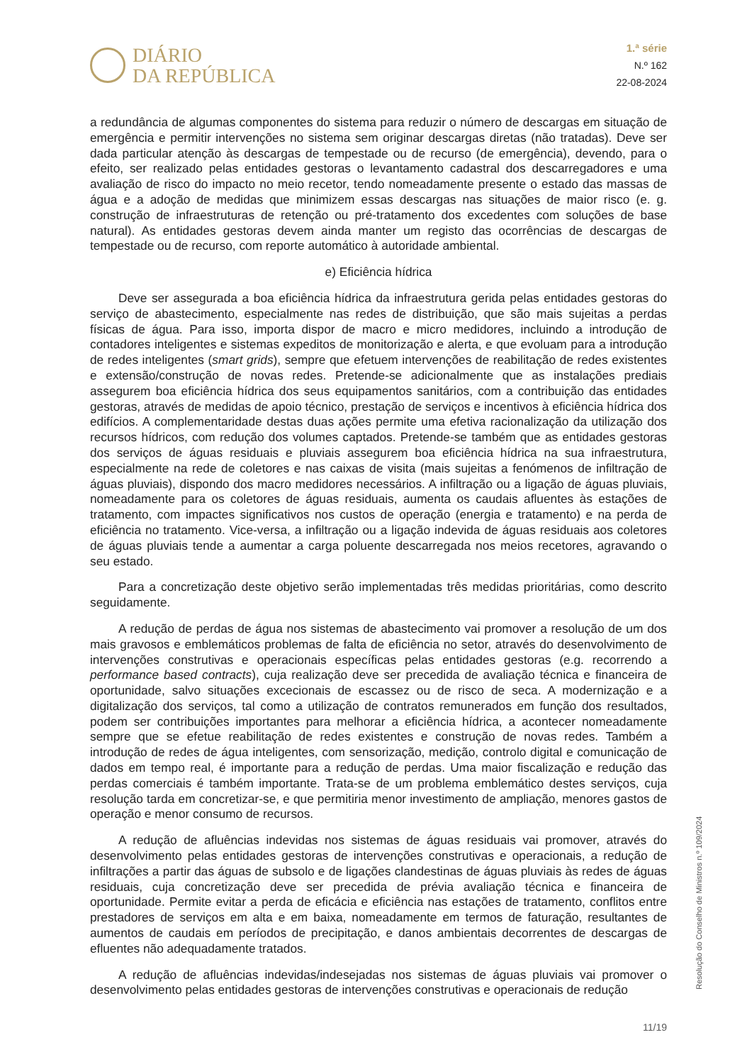DIÁRIO
DA REPÚBLICA
1.ª série
N.º 162
22-08-2024
a redundância de algumas componentes do sistema para reduzir o número de descargas em situação de emergência e permitir intervenções no sistema sem originar descargas diretas (não tratadas). Deve ser dada particular atenção às descargas de tempestade ou de recurso (de emergência), devendo, para o efeito, ser realizado pelas entidades gestoras o levantamento cadastral dos descarregadores e uma avaliação de risco do impacto no meio recetor, tendo nomeadamente presente o estado das massas de água e a adoção de medidas que minimizem essas descargas nas situações de maior risco (e. g. construção de infraestruturas de retenção ou pré-tratamento dos excedentes com soluções de base natural). As entidades gestoras devem ainda manter um registo das ocorrências de descargas de tempestade ou de recurso, com reporte automático à autoridade ambiental.
e) Eficiência hídrica
Deve ser assegurada a boa eficiência hídrica da infraestrutura gerida pelas entidades gestoras do serviço de abastecimento, especialmente nas redes de distribuição, que são mais sujeitas a perdas físicas de água. Para isso, importa dispor de macro e micro medidores, incluindo a introdução de contadores inteligentes e sistemas expeditos de monitorização e alerta, e que evoluam para a introdução de redes inteligentes (smart grids), sempre que efetuem intervenções de reabilitação de redes existentes e extensão/construção de novas redes. Pretende-se adicionalmente que as instalações prediais assegurem boa eficiência hídrica dos seus equipamentos sanitários, com a contribuição das entidades gestoras, através de medidas de apoio técnico, prestação de serviços e incentivos à eficiência hídrica dos edifícios. A complementaridade destas duas ações permite uma efetiva racionalização da utilização dos recursos hídricos, com redução dos volumes captados. Pretende-se também que as entidades gestoras dos serviços de águas residuais e pluviais assegurem boa eficiência hídrica na sua infraestrutura, especialmente na rede de coletores e nas caixas de visita (mais sujeitas a fenómenos de infiltração de águas pluviais), dispondo dos macro medidores necessários. A infiltração ou a ligação de águas pluviais, nomeadamente para os coletores de águas residuais, aumenta os caudais afluentes às estações de tratamento, com impactes significativos nos custos de operação (energia e tratamento) e na perda de eficiência no tratamento. Vice-versa, a infiltração ou a ligação indevida de águas residuais aos coletores de águas pluviais tende a aumentar a carga poluente descarregada nos meios recetores, agravando o seu estado.
Para a concretização deste objetivo serão implementadas três medidas prioritárias, como descrito seguidamente.
A redução de perdas de água nos sistemas de abastecimento vai promover a resolução de um dos mais gravosos e emblemáticos problemas de falta de eficiência no setor, através do desenvolvimento de intervenções construtivas e operacionais específicas pelas entidades gestoras (e.g. recorrendo a performance based contracts), cuja realização deve ser precedida de avaliação técnica e financeira de oportunidade, salvo situações excecionais de escassez ou de risco de seca. A modernização e a digitalização dos serviços, tal como a utilização de contratos remunerados em função dos resultados, podem ser contribuições importantes para melhorar a eficiência hídrica, a acontecer nomeadamente sempre que se efetue reabilitação de redes existentes e construção de novas redes. Também a introdução de redes de água inteligentes, com sensorização, medição, controlo digital e comunicação de dados em tempo real, é importante para a redução de perdas. Uma maior fiscalização e redução das perdas comerciais é também importante. Trata-se de um problema emblemático destes serviços, cuja resolução tarda em concretizar-se, e que permitiria menor investimento de ampliação, menores gastos de operação e menor consumo de recursos.
A redução de afluências indevidas nos sistemas de águas residuais vai promover, através do desenvolvimento pelas entidades gestoras de intervenções construtivas e operacionais, a redução de infiltrações a partir das águas de subsolo e de ligações clandestinas de águas pluviais às redes de águas residuais, cuja concretização deve ser precedida de prévia avaliação técnica e financeira de oportunidade. Permite evitar a perda de eficácia e eficiência nas estações de tratamento, conflitos entre prestadores de serviços em alta e em baixa, nomeadamente em termos de faturação, resultantes de aumentos de caudais em períodos de precipitação, e danos ambientais decorrentes de descargas de efluentes não adequadamente tratados.
A redução de afluências indevidas/indesejadas nos sistemas de águas pluviais vai promover o desenvolvimento pelas entidades gestoras de intervenções construtivas e operacionais de redução
Resolução do Conselho de Ministros n.º 109/2024
11/19